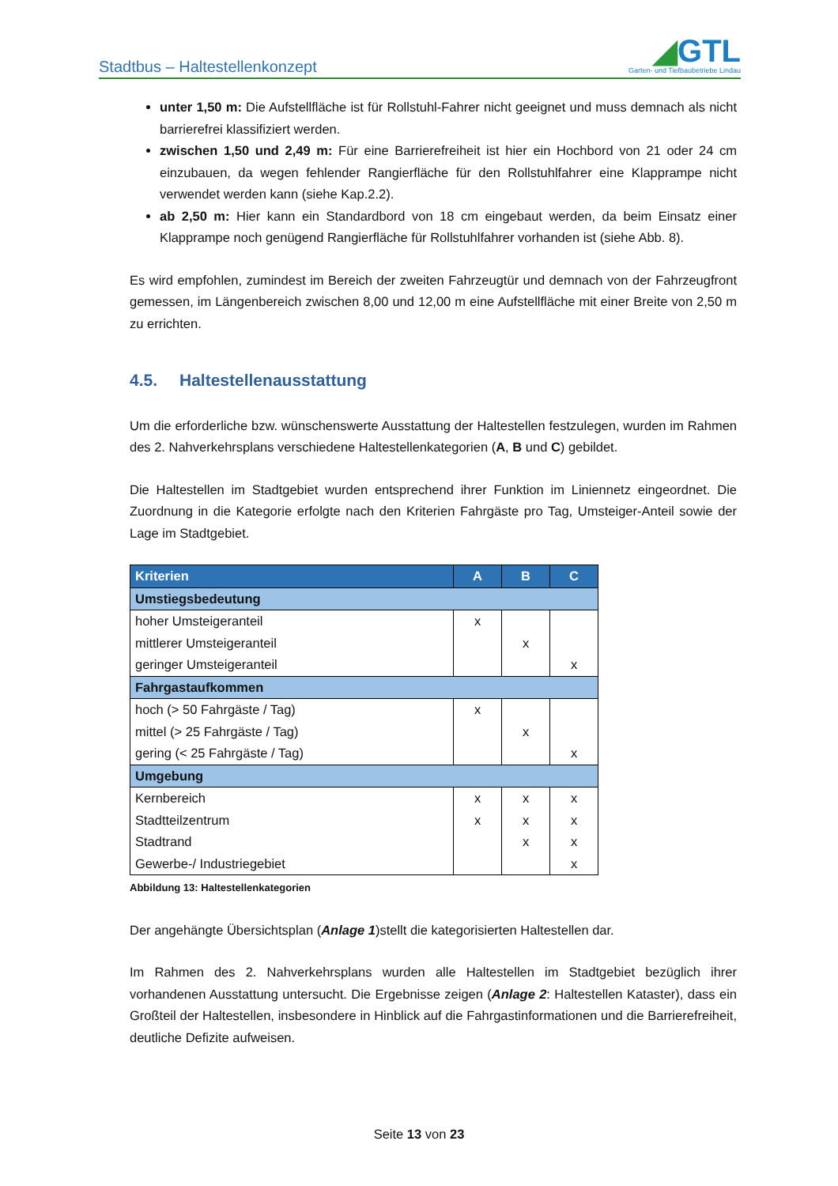Stadtbus – Haltestellenkonzept
◢GTL
Garten- und Tiefbaubetriebe Lindau
unter 1,50 m: Die Aufstellfläche ist für Rollstuhl-Fahrer nicht geeignet und muss demnach als nicht barrierefrei klassifiziert werden.
zwischen 1,50 und 2,49 m: Für eine Barrierefreiheit ist hier ein Hochbord von 21 oder 24 cm einzubauen, da wegen fehlender Rangierfläche für den Rollstuhlfahrer eine Klapprampe nicht verwendet werden kann (siehe Kap.2.2).
ab 2,50 m: Hier kann ein Standardbord von 18 cm eingebaut werden, da beim Einsatz einer Klapprampe noch genügend Rangierfläche für Rollstuhlfahrer vorhanden ist (siehe Abb. 8).
Es wird empfohlen, zumindest im Bereich der zweiten Fahrzeugtür und demnach von der Fahrzeugfront gemessen, im Längenbereich zwischen 8,00 und 12,00 m eine Aufstellfläche mit einer Breite von 2,50 m zu errichten.
4.5. Haltestellenausstattung
Um die erforderliche bzw. wünschenswerte Ausstattung der Haltestellen festzulegen, wurden im Rahmen des 2. Nahverkehrsplans verschiedene Haltestellenkategorien (A, B und C) gebildet.
Die Haltestellen im Stadtgebiet wurden entsprechend ihrer Funktion im Liniennetz eingeordnet. Die Zuordnung in die Kategorie erfolgte nach den Kriterien Fahrgäste pro Tag, Umsteiger-Anteil sowie der Lage im Stadtgebiet.
| Kriterien | A | B | C |
| --- | --- | --- | --- |
| Umstiegsbedeutung | | | |
| hoher Umsteigeranteil | x | | |
| mittlerer Umsteigeranteil | | x | |
| geringer Umsteigeranteil | | | x |
| Fahrgastaufkommen | | | |
| hoch (> 50 Fahrgäste / Tag) | x | | |
| mittel (> 25 Fahrgäste / Tag) | | x | |
| gering (< 25 Fahrgäste / Tag) | | | x |
| Umgebung | | | |
| Kernbereich | x | x | x |
| Stadtteilzentrum | x | x | x |
| Stadtrand | | x | x |
| Gewerbe-/ Industriegebiet | | | x |
Abbildung 13: Haltestellenkategorien
Der angehängte Übersichtsplan (Anlage 1)stellt die kategorisierten Haltestellen dar.
Im Rahmen des 2. Nahverkehrsplans wurden alle Haltestellen im Stadtgebiet bezüglich ihrer vorhandenen Ausstattung untersucht. Die Ergebnisse zeigen (Anlage 2: Haltestellen Kataster), dass ein Großteil der Haltestellen, insbesondere in Hinblick auf die Fahrgastinformationen und die Barrierefreiheit, deutliche Defizite aufweisen.
Seite 13 von 23